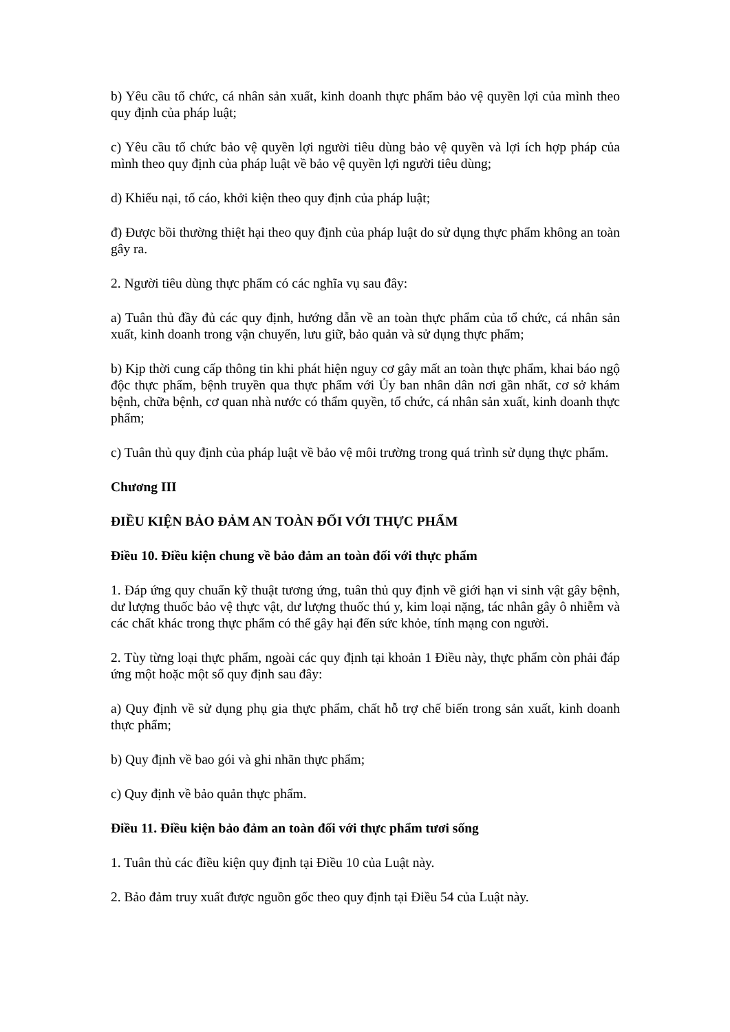b) Yêu cầu tổ chức, cá nhân sản xuất, kinh doanh thực phẩm bảo vệ quyền lợi của mình theo quy định của pháp luật;
c) Yêu cầu tổ chức bảo vệ quyền lợi người tiêu dùng bảo vệ quyền và lợi ích hợp pháp của mình theo quy định của pháp luật về bảo vệ quyền lợi người tiêu dùng;
d) Khiếu nại, tố cáo, khởi kiện theo quy định của pháp luật;
đ) Được bồi thường thiệt hại theo quy định của pháp luật do sử dụng thực phẩm không an toàn gây ra.
2. Người tiêu dùng thực phẩm có các nghĩa vụ sau đây:
a) Tuân thủ đầy đủ các quy định, hướng dẫn về an toàn thực phẩm của tổ chức, cá nhân sản xuất, kinh doanh trong vận chuyển, lưu giữ, bảo quản và sử dụng thực phẩm;
b) Kịp thời cung cấp thông tin khi phát hiện nguy cơ gây mất an toàn thực phẩm, khai báo ngộ độc thực phẩm, bệnh truyền qua thực phẩm với Ủy ban nhân dân nơi gần nhất, cơ sở khám bệnh, chữa bệnh, cơ quan nhà nước có thẩm quyền, tổ chức, cá nhân sản xuất, kinh doanh thực phẩm;
c) Tuân thủ quy định của pháp luật về bảo vệ môi trường trong quá trình sử dụng thực phẩm.
Chương III
ĐIỀU KIỆN BẢO ĐẢM AN TOÀN ĐỐI VỚI THỰC PHẨM
Điều 10. Điều kiện chung về bảo đảm an toàn đối với thực phẩm
1. Đáp ứng quy chuẩn kỹ thuật tương ứng, tuân thủ quy định về giới hạn vi sinh vật gây bệnh, dư lượng thuốc bảo vệ thực vật, dư lượng thuốc thú y, kim loại nặng, tác nhân gây ô nhiễm và các chất khác trong thực phẩm có thể gây hại đến sức khỏe, tính mạng con người.
2. Tùy từng loại thực phẩm, ngoài các quy định tại khoản 1 Điều này, thực phẩm còn phải đáp ứng một hoặc một số quy định sau đây:
a) Quy định về sử dụng phụ gia thực phẩm, chất hỗ trợ chế biến trong sản xuất, kinh doanh thực phẩm;
b) Quy định về bao gói và ghi nhãn thực phẩm;
c) Quy định về bảo quản thực phẩm.
Điều 11. Điều kiện bảo đảm an toàn đối với thực phẩm tươi sống
1. Tuân thủ các điều kiện quy định tại Điều 10 của Luật này.
2. Bảo đảm truy xuất được nguồn gốc theo quy định tại Điều 54 của Luật này.